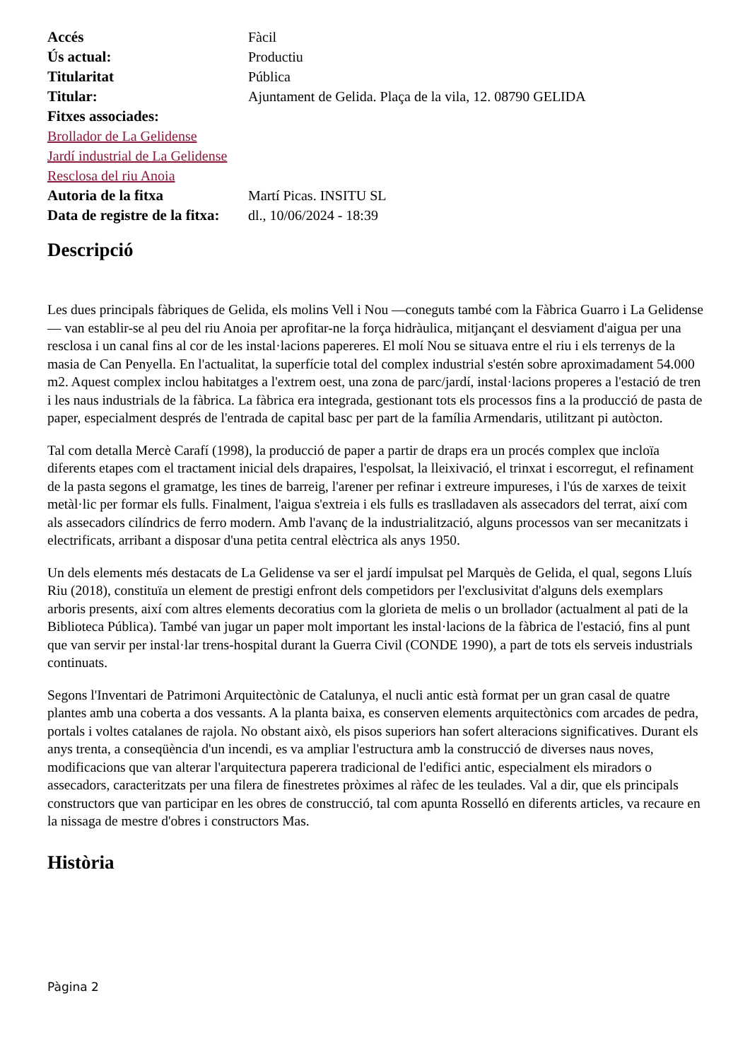| Accés | Fàcil |
| Ús actual: | Productiu |
| Titularitat | Pública |
| Titular: | Ajuntament de Gelida. Plaça de la vila, 12. 08790 GELIDA |
| Fitxes associades: | |
| Brollador de La Gelidense Jardí industrial de La Gelidense Resclosa del riu Anoia | |
| Autoria de la fitxa | Martí Picas. INSITU SL |
| Data de registre de la fitxa: | dl., 10/06/2024 - 18:39 |
Descripció
Les dues principals fàbriques de Gelida, els molins Vell i Nou —coneguts també com la Fàbrica Guarro i La Gelidense— van establir-se al peu del riu Anoia per aprofitar-ne la força hidràulica, mitjançant el desviament d'aigua per una resclosa i un canal fins al cor de les instal·lacions papereres. El molí Nou se situava entre el riu i els terrenys de la masia de Can Penyella. En l'actualitat, la superfície total del complex industrial s'estén sobre aproximadament 54.000 m2. Aquest complex inclou habitatges a l'extrem oest, una zona de parc/jardí, instal·lacions properes a l'estació de tren i les naus industrials de la fàbrica. La fàbrica era integrada, gestionant tots els processos fins a la producció de pasta de paper, especialment després de l'entrada de capital basc per part de la família Armendaris, utilitzant pi autòcton.
Tal com detalla Mercè Carafí (1998), la producció de paper a partir de draps era un procés complex que incloïa diferents etapes com el tractament inicial dels drapaires, l'espolsat, la lleixivació, el trinxat i escorregut, el refinament de la pasta segons el gramatge, les tines de barreig, l'arener per refinar i extreure impureses, i l'ús de xarxes de teixit metàl·lic per formar els fulls. Finalment, l'aigua s'extreia i els fulls es traslladaven als assecadors del terrat, així com als assecadors cilíndrics de ferro modern. Amb l'avanç de la industrialització, alguns processos van ser mecanitzats i electrificats, arribant a disposar d'una petita central elèctrica als anys 1950.
Un dels elements més destacats de La Gelidense va ser el jardí impulsat pel Marquès de Gelida, el qual, segons Lluís Riu (2018), constituïa un element de prestigi enfront dels competidors per l'exclusivitat d'alguns dels exemplars arboris presents, així com altres elements decoratius com la glorieta de melis o un brollador (actualment al pati de la Biblioteca Pública). També van jugar un paper molt important les instal·lacions de la fàbrica de l'estació, fins al punt que van servir per instal·lar trens-hospital durant la Guerra Civil (CONDE 1990), a part de tots els serveis industrials continuats.
Segons l'Inventari de Patrimoni Arquitectònic de Catalunya, el nucli antic està format per un gran casal de quatre plantes amb una coberta a dos vessants. A la planta baixa, es conserven elements arquitectònics com arcades de pedra, portals i voltes catalanes de rajola. No obstant això, els pisos superiors han sofert alteracions significatives. Durant els anys trenta, a conseqüència d'un incendi, es va ampliar l'estructura amb la construcció de diverses naus noves, modificacions que van alterar l'arquitectura paperera tradicional de l'edifici antic, especialment els miradors o assecadors, caracteritzats per una filera de finestretes pròximes al ràfec de les teulades. Val a dir, que els principals constructors que van participar en les obres de construcció, tal com apunta Rosselló en diferents articles, va recaure en la nissaga de mestre d'obres i constructors Mas.
Història
Pàgina 2